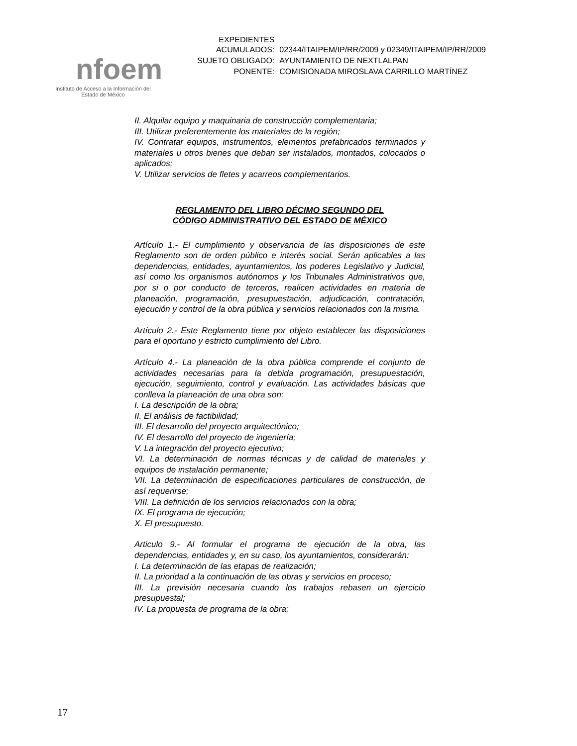nfoem
Instituto de Acceso a la Información del
Estado de México
| EXPEDIENTES ACUMULADOS: | 02344/ITAIPEM/IP/RR/2009 y 02349/ITAIPEM/IP/RR/2009 |
| SUJETO OBLIGADO: | AYUNTAMIENTO DE NEXTLALPAN |
| PONENTE: | COMISIONADA MIROSLAVA CARRILLO MARTÍNEZ |
II. Alquilar equipo y maquinaria de construcción complementaria;
III. Utilizar preferentemente los materiales de la región;
IV. Contratar equipos, instrumentos, elementos prefabricados terminados y materiales u otros bienes que deban ser instalados, montados, colocados o aplicados;
V. Utilizar servicios de fletes y acarreos complementarios.
REGLAMENTO DEL LIBRO DÉCIMO SEGUNDO DEL
CÓDIGO ADMINISTRATIVO DEL ESTADO DE MÉXICO
Artículo 1.- El cumplimiento y observancia de las disposiciones de este Reglamento son de orden público e interés social. Serán aplicables a las dependencias, entidades, ayuntamientos, los poderes Legislativo y Judicial, así como los organismos autónomos y los Tribunales Administrativos que, por si o por conducto de terceros, realicen actividades en materia de planeación, programación, presupuestación, adjudicación, contratación, ejecución y control de la obra pública y servicios relacionados con la misma.
Artículo 2.- Este Reglamento tiene por objeto establecer las disposiciones para el oportuno y estricto cumplimiento del Libro.
Artículo 4.- La planeación de la obra pública comprende el conjunto de actividades necesarias para la debida programación, presupuestación, ejecución, seguimiento, control y evaluación. Las actividades básicas que conlleva la planeación de una obra son:
I. La descripción de la obra;
II. El análisis de factibilidad;
III. El desarrollo del proyecto arquitectónico;
IV. El desarrollo del proyecto de ingeniería;
V. La integración del proyecto ejecutivo;
VI. La determinación de normas técnicas y de calidad de materiales y equipos de instalación permanente;
VII. La determinación de especificaciones particulares de construcción, de así requerirse;
VIII. La definición de los servicios relacionados con la obra;
IX. El programa de ejecución;
X. El presupuesto.
Articulo 9.- Al formular el programa de ejecución de la obra, las dependencias, entidades y, en su caso, los ayuntamientos, considerarán:
I. La determinación de las etapas de realización;
II. La prioridad a la continuación de las obras y servicios en proceso;
III. La previsión necesaria cuando los trabajos rebasen un ejercicio presupuestal;
IV. La propuesta de programa de la obra;
17